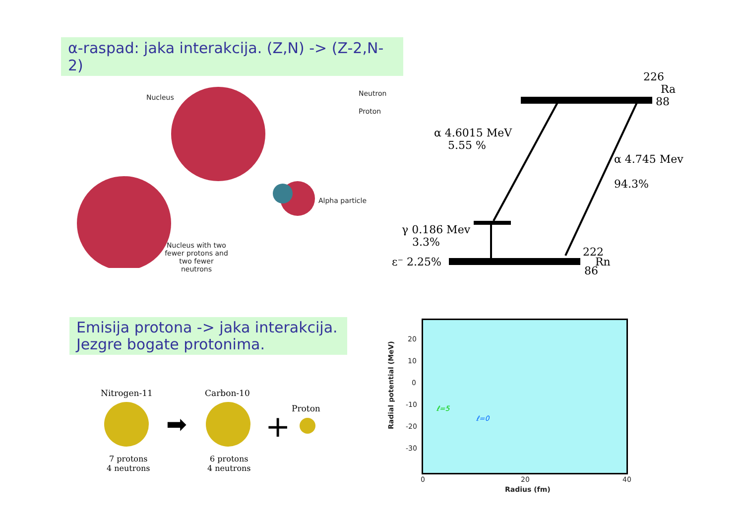α-raspad: jaka interakcija. (Z,N) -> (Z-2,N-2)
Nucleus Neutron
Proton
Alpha particle
Nucleus with two fewer protons and two fewer neutrons
226
Ra
88
α 4.6015 MeV
5.55 %
α 4.745 Mev
94.3%
γ 0.186 Mev
3.3%
ε⁻ 2.25%
222
Rn
86
Emisija protona -> jaka interakcija.
Jezgre bogate protonima.
Nitrogen-11 Carbon-10
Proton
7 protons
4 neutrons
6 protons
4 neutrons
➡
+
Radial potential (MeV)
20
10
0
-10
-20
-30
0 20 40
Radius (fm)
ℓ=5
ℓ=0